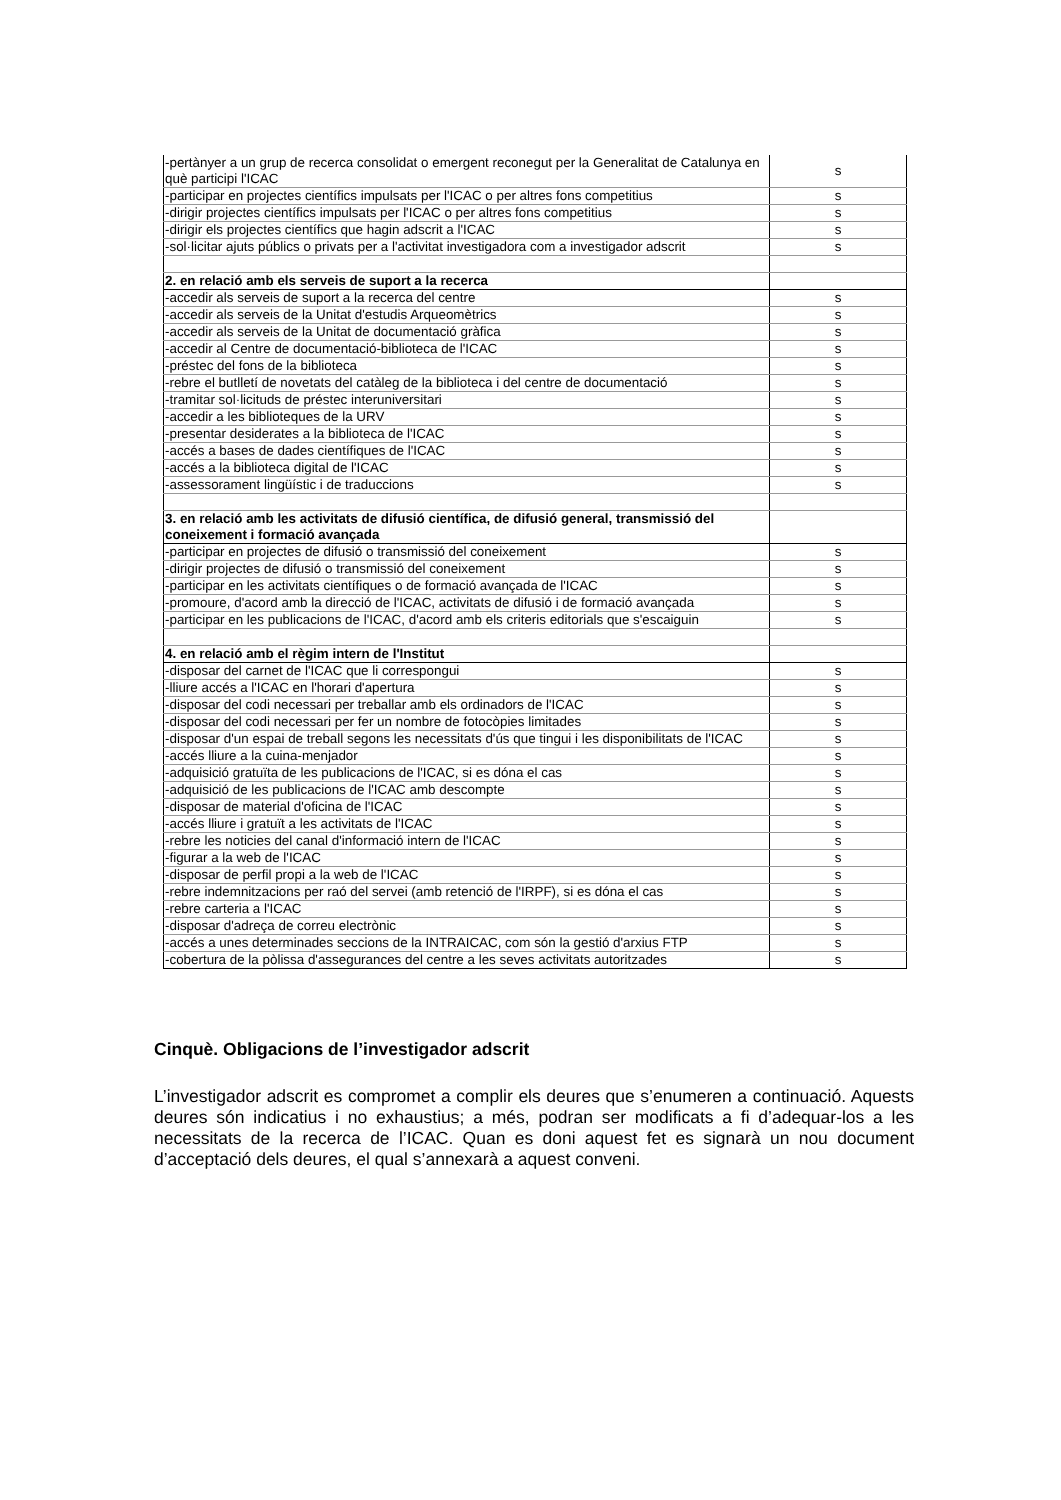| -pertànyer a un grup de recerca consolidat o emergent reconegut per la Generalitat de Catalunya en què participi l'ICAC | s |
| -participar en projectes científics impulsats per l'ICAC o per altres fons competitius | s |
| -dirigir projectes científics impulsats per l'ICAC o per altres fons competitius | s |
| -dirigir els projectes científics que hagin adscrit a l'ICAC | s |
| -sol·licitar ajuts públics o privats per a l'activitat investigadora com a investigador adscrit | s |
| 2. en relació amb els serveis de suport a la recerca | |
| -accedir als serveis de suport a la recerca del centre | s |
| -accedir als serveis de la Unitat d'estudis Arqueomètrics | s |
| -accedir als serveis de la Unitat de documentació gràfica | s |
| -accedir al Centre de documentació-biblioteca de l'ICAC | s |
| -préstec del fons de la biblioteca | s |
| -rebre el butlletí de novetats del catàleg de la biblioteca i del centre de documentació | s |
| -tramitar sol·licituds de préstec interuniversitari | s |
| -accedir a les biblioteques de la URV | s |
| -presentar desiderates a la biblioteca de l'ICAC | s |
| -accés a bases de dades científiques de l'ICAC | s |
| -accés a la biblioteca digital de l'ICAC | s |
| -assessorament lingüístic i de traduccions | s |
| 3. en relació amb les activitats de difusió científica, de difusió general, transmissió del coneixement i formació avançada | |
| -participar en projectes de difusió o transmissió del coneixement | s |
| -dirigir projectes de difusió o transmissió del coneixement | s |
| -participar en les activitats científiques o de formació avançada de l'ICAC | s |
| -promoure, d'acord amb la direcció de l'ICAC, activitats de difusió i de formació avançada | s |
| -participar en les publicacions de l'ICAC, d'acord amb els criteris editorials que s'escaiguin | s |
| 4. en relació amb el règim intern de l'Institut | |
| -disposar del carnet de l'ICAC que li correspongui | s |
| -lliure accés a l'ICAC en l'horari d'apertura | s |
| -disposar del codi necessari per treballar amb els ordinadors de l'ICAC | s |
| -disposar del codi necessari per fer un nombre de fotocòpies limitades | s |
| -disposar d'un espai de treball segons les necessitats d'ús que tingui i les disponibilitats de l'ICAC | s |
| -accés lliure a la cuina-menjador | s |
| -adquisició gratuïta de les publicacions de l'ICAC, si es dóna el cas | s |
| -adquisició de les publicacions de l'ICAC amb descompte | s |
| -disposar de material d'oficina de l'ICAC | s |
| -accés lliure i gratuït a les activitats de l'ICAC | s |
| -rebre les noticies del canal d'informació intern de l'ICAC | s |
| -figurar a la web de l'ICAC | s |
| -disposar de perfil propi a la web de l'ICAC | s |
| -rebre indemnitzacions per raó del servei (amb retenció de l'IRPF), si es dóna el cas | s |
| -rebre carteria a l'ICAC | s |
| -disposar d'adreça de correu electrònic | s |
| -accés a unes determinades seccions de la INTRAICAC, com són la gestió d'arxius FTP | s |
| -cobertura de la pòlissa d'assegurances del centre a les seves activitats autoritzades | s |
Cinquè. Obligacions de l’investigador adscrit
L’investigador adscrit es compromet a complir els deures que s’enumeren a continuació. Aquests deures són indicatius i no exhaustius; a més, podran ser modificats a fi d’adequar-los a les necessitats de la recerca de l’ICAC. Quan es doni aquest fet es signarà un nou document d’acceptació dels deures, el qual s’annexarà a aquest conveni.